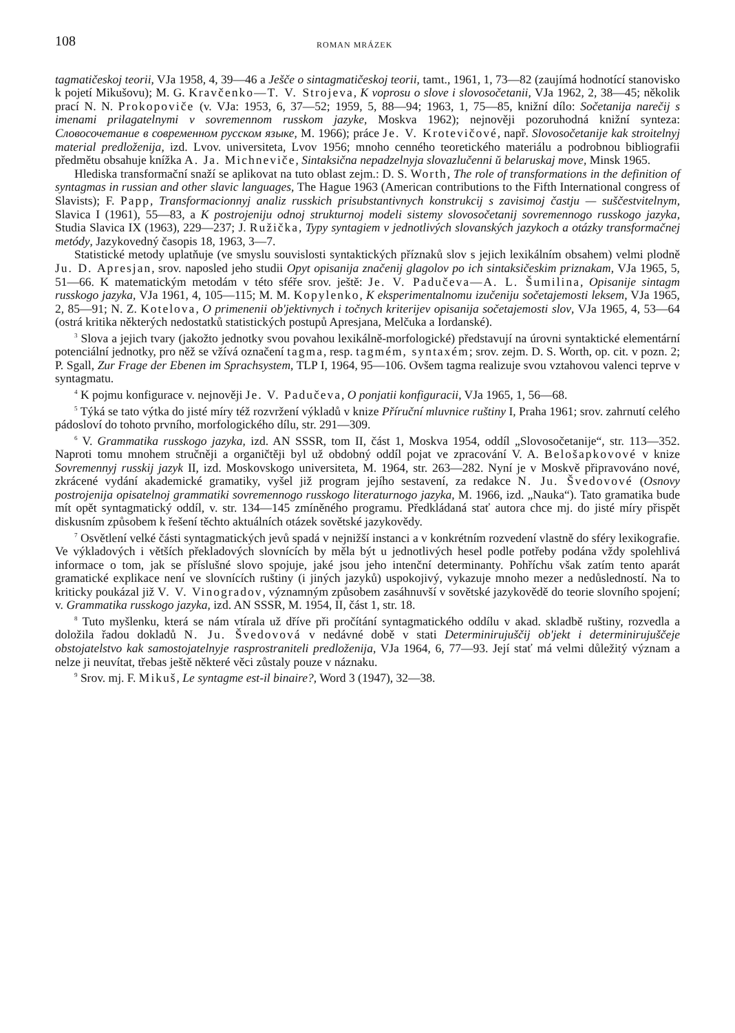108 ROMAN MRÁZEK
tagmatičeskoj teorii, VJa 1958, 4, 39—46 a Ješče o sintagmatičeskoj teorii, tamt., 1961, 1, 73—82 (zaujímá hodnotící stanovisko k pojetí Mikušovu); M. G. Kravčenko—T. V. Strojeva, K voprosu o slove i slovosočetanii, VJa 1962, 2, 38—45; několik prací N. N. Prokopoviče (v. VJa: 1953, 6, 37—52; 1959, 5, 88—94; 1963, 1, 75—85, knižní dílo: Sočetanija narečij s imenami prilagatelnymi v sovremennom russkom jazyke, Moskva 1962); nejnověji pozoruhodná knižní synteza: Словосочетание в современном русском языке, M. 1966); práce Je. V. Krotevičové, např. Slovosočetanije kak stroitelnyj material predloženija, izd. Lvov. universiteta, Lvov 1956; mnoho cenného teoretického materiálu a podrobnou bibliografii předmětu obsahuje knížka A. Ja. Michneviče, Sintaksična nepadzelnyja slovazlučenni ŭ belaruskaj move, Minsk 1965.
Hlediska transformační snaží se aplikovat na tuto oblast zejm.: D. S. Worth, The role of transformations in the definition of syntagmas in russian and other slavic languages, The Hague 1963 (American contributions to the Fifth International congress of Slavists); F. Papp, Transformacionnyj analiz russkich prisubstantivnych konstrukcij s zavisimoj častju — suščestvitelnym, Slavica I (1961), 55—83, a K postrojeniju odnoj strukturnoj modeli sistemy slovosočetanij sovremennogo russkogo jazyka, Studia Slavica IX (1963), 229—237; J. Ružička, Typy syntagiem v jednotlivých slovanských jazykoch a otázky transformačnej metódy, Jazykovedný časopis 18, 1963, 3—7.
Statistické metody uplatňuje (ve smyslu souvislosti syntaktických příznaků slov s jejich lexikálním obsahem) velmi plodně Ju. D. Apresjan, srov. naposled jeho studii Opyt opisanija značenij glagolov po ich sintaksičeskim priznakam, VJa 1965, 5, 51—66. K matematickým metodám v této sféře srov. ještě: Je. V. Padučeva—A. L. Šumilina, Opisanije sintagm russkogo jazyka, VJa 1961, 4, 105—115; M. M. Kopylenko, K eksperimentalnomu izučeniju sočetajemosti leksem, VJa 1965, 2, 85—91; N. Z. Kotelova, O primenenii ob'jektivnych i točnych kriterijev opisanija sočetajemosti slov, VJa 1965, 4, 53—64 (ostrá kritika některých nedostatků statistických postupů Apresjana, Melčuka a Iordanské).
<sup>3</sup> Slova a jejich tvary (jakožto jednotky svou povahou lexikálně-morfologické) představují na úrovni syntaktické elementární potenciální jednotky, pro něž se vžívá označení tagma, resp. tagmém, syntaxém; srov. zejm. D. S. Worth, op. cit. v pozn. 2; P. Sgall, Zur Frage der Ebenen im Sprachsystem, TLP I, 1964, 95—106. Ovšem tagma realizuje svou vztahovou valenci teprve v syntagmatu.
<sup>4</sup> K pojmu konfigurace v. nejnověji Je. V. Padučeva, O ponjatii konfiguracii, VJa 1965, 1, 56—68.
<sup>5</sup> Týká se tato výtka do jisté míry též rozvržení výkladů v knize Příruční mluvnice ruštiny I, Praha 1961; srov. zahrnutí celého pádosloví do tohoto prvního, morfologického dílu, str. 291—309.
<sup>6</sup> V. Grammatika russkogo jazyka, izd. AN SSSR, tom II, část 1, Moskva 1954, oddíl „Slovosočetanije“, str. 113—352. Naproti tomu mnohem stručněji a organičtěji byl už obdobný oddíl pojat ve zpracování V. A. Belošapkovové v knize Sovremennyj russkij jazyk II, izd. Moskovskogo universiteta, M. 1964, str. 263—282. Nyní je v Moskvě připravováno nové, zkrácené vydání akademické gramatiky, vyšel již program jejího sestavení, za redakce N. Ju. Švedovové (Osnovy postrojenija opisatelnoj grammatiki sovremennogo russkogo literaturnogo jazyka, M. 1966, izd. „Nauka“). Tato gramatika bude mít opět syntagmatický oddíl, v. str. 134—145 zmíněného programu. Předkládaná stať autora chce mj. do jisté míry přispět diskusním způsobem k řešení těchto aktuálních otázek sovětské jazykovědy.
<sup>7</sup> Osvětlení velké části syntagmatických jevů spadá v nejnižší instanci a v konkrétním rozvedení vlastně do sféry lexikografie. Ve výkladových i větších překladových slovnících by měla být u jednotlivých hesel podle potřeby podána vždy spolehlivá informace o tom, jak se příslušné slovo spojuje, jaké jsou jeho intenční determinanty. Pohříchu však zatím tento aparát gramatické explikace není ve slovnících ruštiny (i jiných jazyků) uspokojivý, vykazuje mnoho mezer a nedůsledností. Na to kriticky poukázal již V. V. Vinogradov, významným způsobem zasáhnuvší v sovětské jazykovědě do teorie slovního spojení; v. Grammatika russkogo jazyka, izd. AN SSSR, M. 1954, II, část 1, str. 18.
<sup>8</sup> Tuto myšlenku, která se nám vtírala už dříve při pročítání syntagmatického oddílu v akad. skladbě ruštiny, rozvedla a doložila řadou dokladů N. Ju. Švedovová v nedávné době v stati Determinirujuščij ob'jekt i determinirujuščeje obstojatelstvo kak samostojatelnyje rasprostraniteli predloženija, VJa 1964, 6, 77—93. Její stať má velmi důležitý význam a nelze ji neuvítat, třebas ještě některé věci zůstaly pouze v náznaku.
<sup>9</sup> Srov. mj. F. Mikuš, Le syntagme est-il binaire?, Word 3 (1947), 32—38.